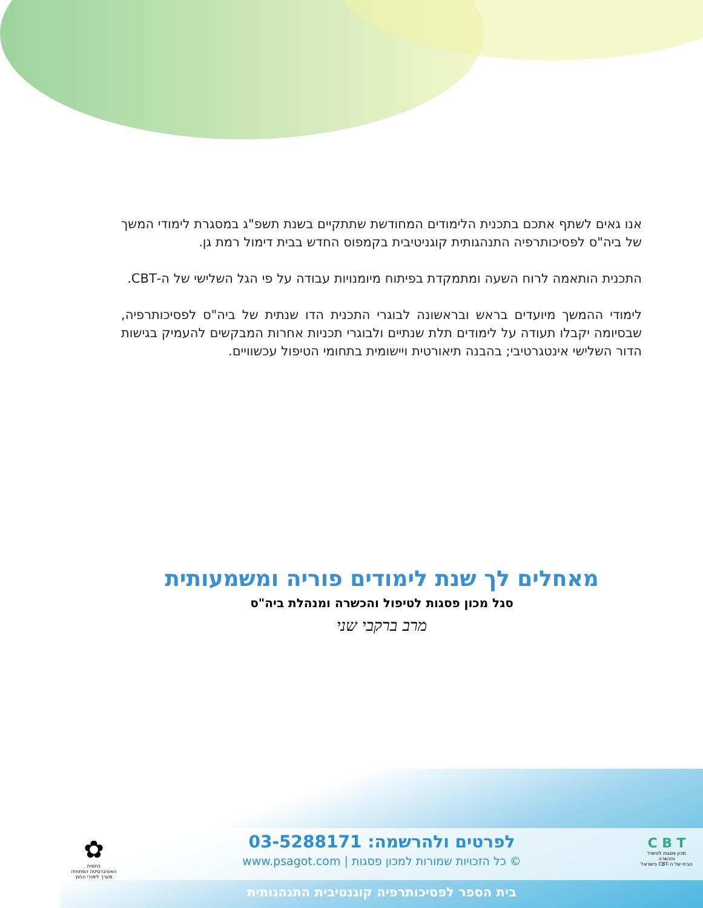אנו גאים לשתף אתכם בתכנית הלימודים המחודשת שתתקיים בשנת תשפ"ג במסגרת לימודי המשך של ביה"ס לפסיכותרפיה התנהגותית קוגניטיבית בקמפוס החדש בבית דימול רמת גן.
התכנית הותאמה לרוח השעה ומתמקדת בפיתוח מיומנויות עבודה על פי הגל השלישי של ה-CBT.
לימודי ההמשך מיועדים בראש ובראשונה לבוגרי התכנית הדו שנתית של ביה"ס לפסיכותרפיה, שבסיומה יקבלו תעודה על לימודים תלת שנתיים ולבוגרי תכניות אחרות המבקשים להעמיק בגישות הדור השלישי אינטגרטיבי; בהבנה תיאורטית ויישומית בתחומי הטיפול עכשוויים.
מאחלים לך שנת לימודים פוריה ומשמעותית
סגל מכון פסגות לטיפול והכשרה ומנהלת ביה"ס
מרב ברקבי שני
לפרטים ולהרשמה: 03-5288171
© כל הזכויות שמורות למכון פסגות | www.psagot.com
C B T
מכון פסגות לטיפול והכשרה
הבית של ה-CBT בישראל
✿
בחסות
האוניברסיטה הפתוחה
מערך לימודי החוץ
בית הספר לפסיכותרפיה קוגנטיבית התנהגותית